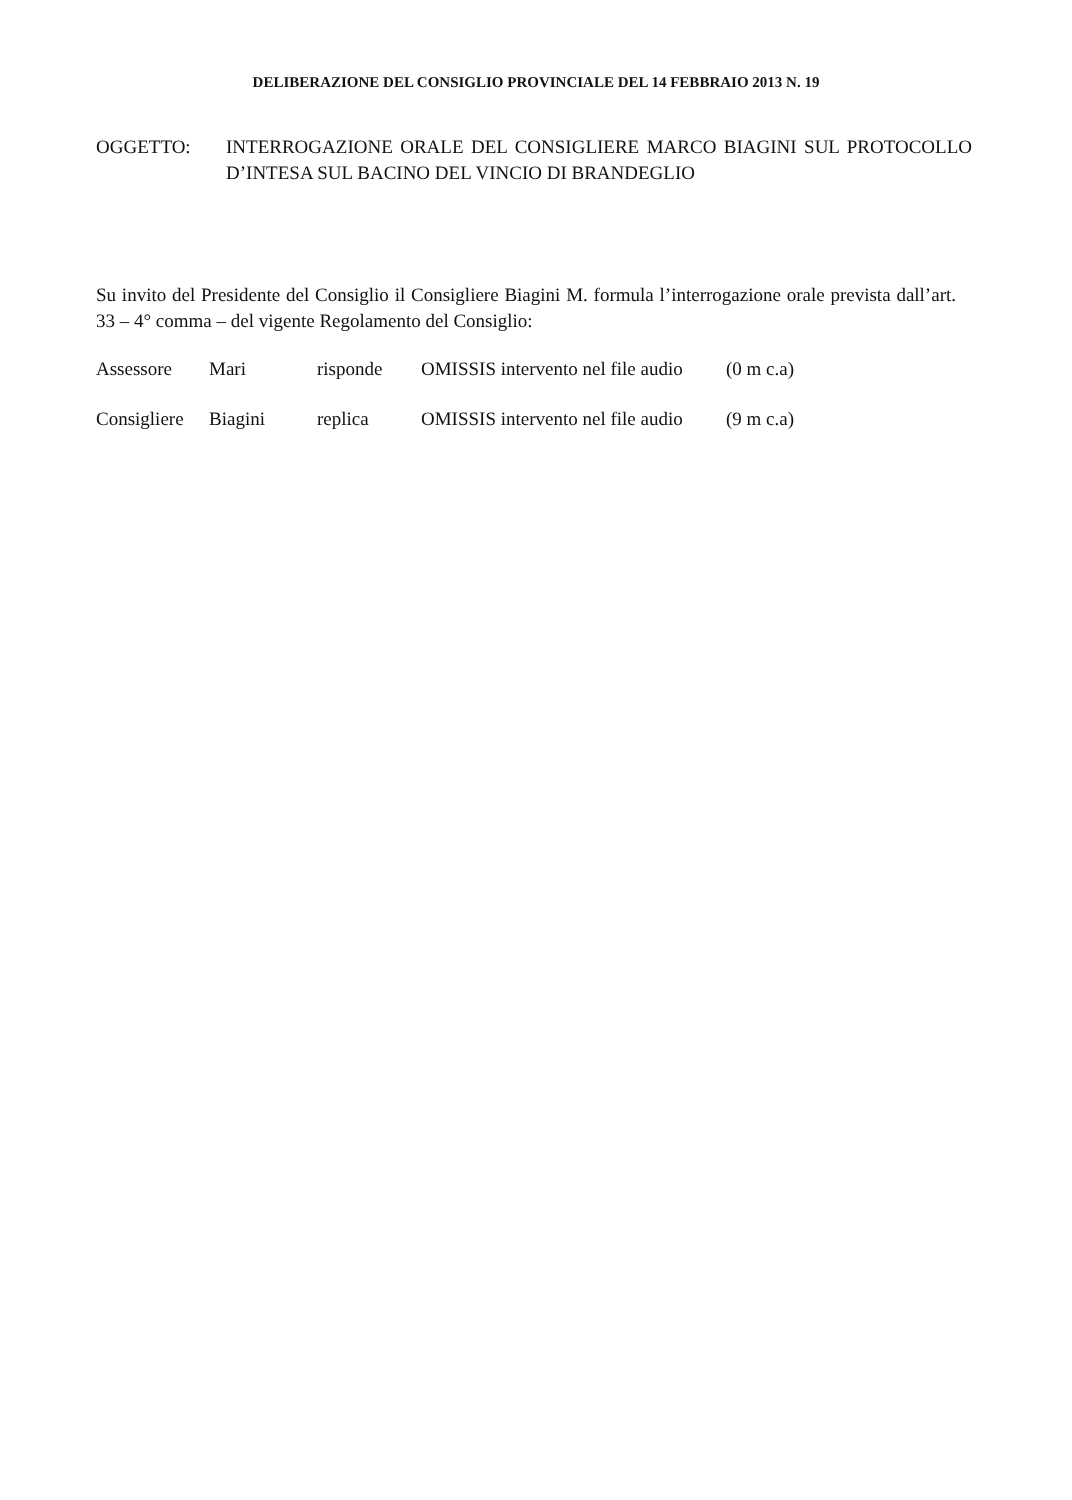DELIBERAZIONE DEL CONSIGLIO PROVINCIALE DEL 14 FEBBRAIO 2013 N. 19
OGGETTO: INTERROGAZIONE ORALE DEL CONSIGLIERE MARCO BIAGINI SUL PROTOCOLLO D’INTESA SUL BACINO DEL VINCIO DI BRANDEGLIO
Su invito del Presidente del Consiglio il Consigliere Biagini M. formula l’interrogazione orale prevista dall’art. 33 – 4° comma – del vigente Regolamento del Consiglio:
Assessore Mari risponde OMISSIS intervento nel file audio (0 m c.a)
Consigliere Biagini replica OMISSIS intervento nel file audio (9 m c.a)